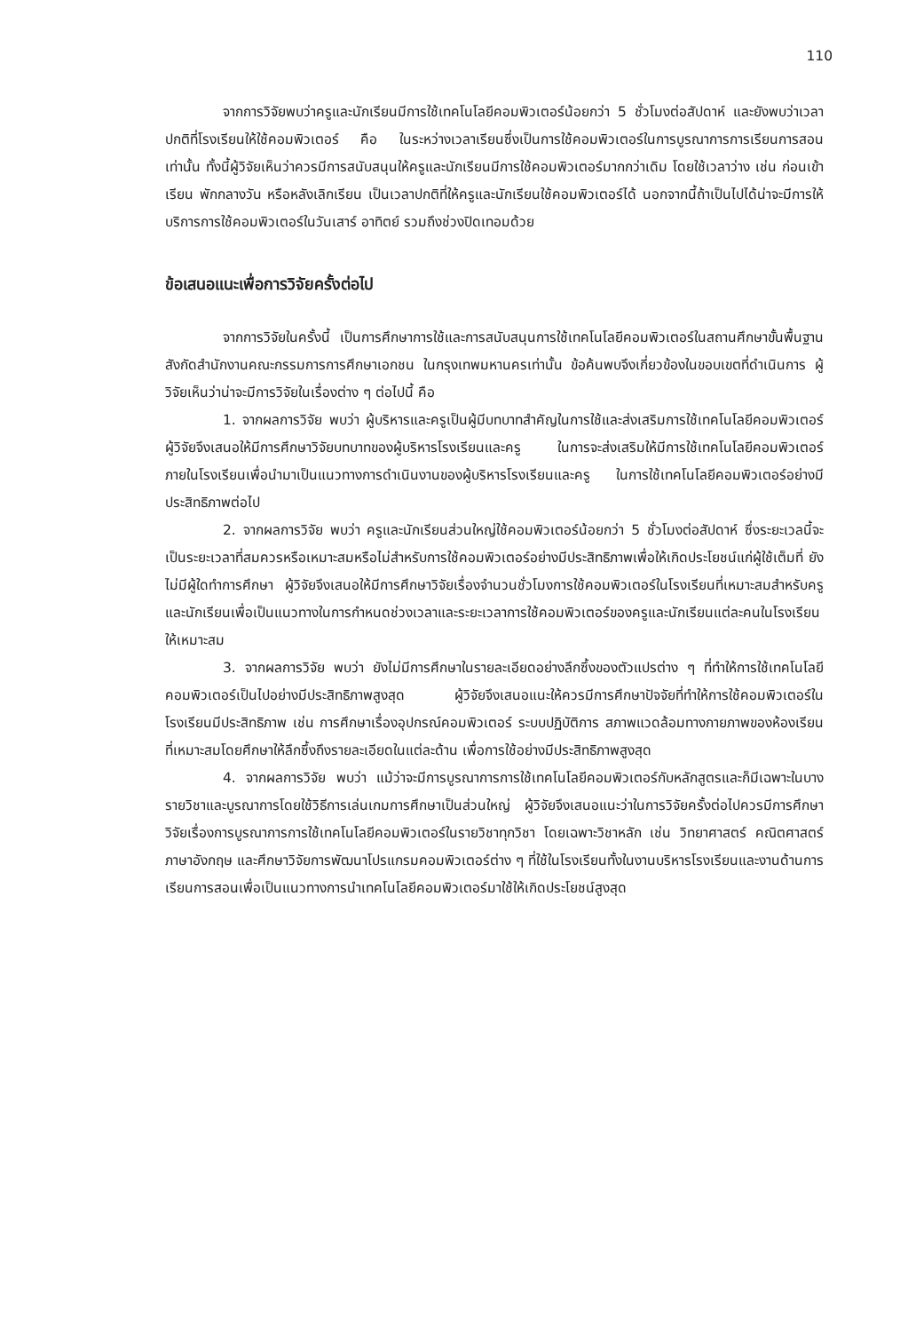110
จากการวิจัยพบว่าครูและนักเรียนมีการใช้เทคโนโลยีคอมพิวเตอร์น้อยกว่า 5 ชั่วโมงต่อสัปดาห์ และยังพบว่าเวลาปกติที่โรงเรียนให้ใช้คอมพิวเตอร์ คือ ในระหว่างเวลาเรียนซึ่งเป็นการใช้คอมพิวเตอร์ในการบูรณาการการเรียนการสอนเท่านั้น ทั้งนี้ผู้วิจัยเห็นว่าควรมีการสนับสนุนให้ครูและนักเรียนมีการใช้คอมพิวเตอร์มากกว่าเดิม โดยใช้เวลาว่าง เช่น ก่อนเข้าเรียน พักกลางวัน หรือหลังเลิกเรียน เป็นเวลาปกติที่ให้ครูและนักเรียนใช้คอมพิวเตอร์ได้ นอกจากนี้ถ้าเป็นไปได้น่าจะมีการให้บริการการใช้คอมพิวเตอร์ในวันเสาร์ อาทิตย์ รวมถึงช่วงปิดเทอมด้วย
ข้อเสนอแนะเพื่อการวิจัยครั้งต่อไป
จากการวิจัยในครั้งนี้ เป็นการศึกษาการใช้และการสนับสนุนการใช้เทคโนโลยีคอมพิวเตอร์ในสถานศึกษาขั้นพื้นฐานสังกัดสำนักงานคณะกรรมการการศึกษาเอกชน ในกรุงเทพมหานครเท่านั้น ข้อค้นพบจึงเกี่ยวข้องในขอบเขตที่ดำเนินการ ผู้วิจัยเห็นว่าน่าจะมีการวิจัยในเรื่องต่าง ๆ ต่อไปนี้ คือ
1. จากผลการวิจัย พบว่า ผู้บริหารและครูเป็นผู้มีบทบาทสำคัญในการใช้และส่งเสริมการใช้เทคโนโลยีคอมพิวเตอร์ผู้วิจัยจึงเสนอให้มีการศึกษาวิจัยบทบาทของผู้บริหารโรงเรียนและครู ในการจะส่งเสริมให้มีการใช้เทคโนโลยีคอมพิวเตอร์ภายในโรงเรียนเพื่อนำมาเป็นแนวทางการดำเนินงานของผู้บริหารโรงเรียนและครู ในการใช้เทคโนโลยีคอมพิวเตอร์อย่างมีประสิทธิภาพต่อไป
2. จากผลการวิจัย พบว่า ครูและนักเรียนส่วนใหญ่ใช้คอมพิวเตอร์น้อยกว่า 5 ชั่วโมงต่อสัปดาห์ ซึ่งระยะเวลนี้จะเป็นระยะเวลาที่สมควรหรือเหมาะสมหรือไม่สำหรับการใช้คอมพิวเตอร์อย่างมีประสิทธิภาพเพื่อให้เกิดประโยชน์แก่ผู้ใช้เต็มที่ ยังไม่มีผู้ใดทำการศึกษา ผู้วิจัยจึงเสนอให้มีการศึกษาวิจัยเรื่องจำนวนชั่วโมงการใช้คอมพิวเตอร์ในโรงเรียนที่เหมาะสมสำหรับครูและนักเรียนเพื่อเป็นแนวทางในการกำหนดช่วงเวลาและระยะเวลาการใช้คอมพิวเตอร์ของครูและนักเรียนแต่ละคนในโรงเรียนให้เหมาะสม
3. จากผลการวิจัย พบว่า ยังไม่มีการศึกษาในรายละเอียดอย่างลึกซึ้งของตัวแปรต่าง ๆ ที่ทำให้การใช้เทคโนโลยีคอมพิวเตอร์เป็นไปอย่างมีประสิทธิภาพสูงสุด ผู้วิจัยจึงเสนอแนะให้ควรมีการศึกษาปัจจัยที่ทำให้การใช้คอมพิวเตอร์ในโรงเรียนมีประสิทธิภาพ เช่น การศึกษาเรื่องอุปกรณ์คอมพิวเตอร์ ระบบปฏิบัติการ สภาพแวดล้อมทางกายภาพของห้องเรียนที่เหมาะสมโดยศึกษาให้ลึกซึ้งถึงรายละเอียดในแต่ละด้าน เพื่อการใช้อย่างมีประสิทธิภาพสูงสุด
4. จากผลการวิจัย พบว่า แม้ว่าจะมีการบูรณาการการใช้เทคโนโลยีคอมพิวเตอร์กับหลักสูตรและก็มีเฉพาะในบางรายวิชาและบูรณาการโดยใช้วิธีการเล่นเกมการศึกษาเป็นส่วนใหญ่ ผู้วิจัยจึงเสนอแนะว่าในการวิจัยครั้งต่อไปควรมีการศึกษาวิจัยเรื่องการบูรณาการการใช้เทคโนโลยีคอมพิวเตอร์ในรายวิชาทุกวิชา โดยเฉพาะวิชาหลัก เช่น วิทยาศาสตร์ คณิตศาสตร์ ภาษาอังกฤษ และศึกษาวิจัยการพัฒนาโปรแกรมคอมพิวเตอร์ต่าง ๆ ที่ใช้ในโรงเรียนทั้งในงานบริหารโรงเรียนและงานด้านการเรียนการสอนเพื่อเป็นแนวทางการนำเทคโนโลยีคอมพิวเตอร์มาใช้ให้เกิดประโยชน์สูงสุด